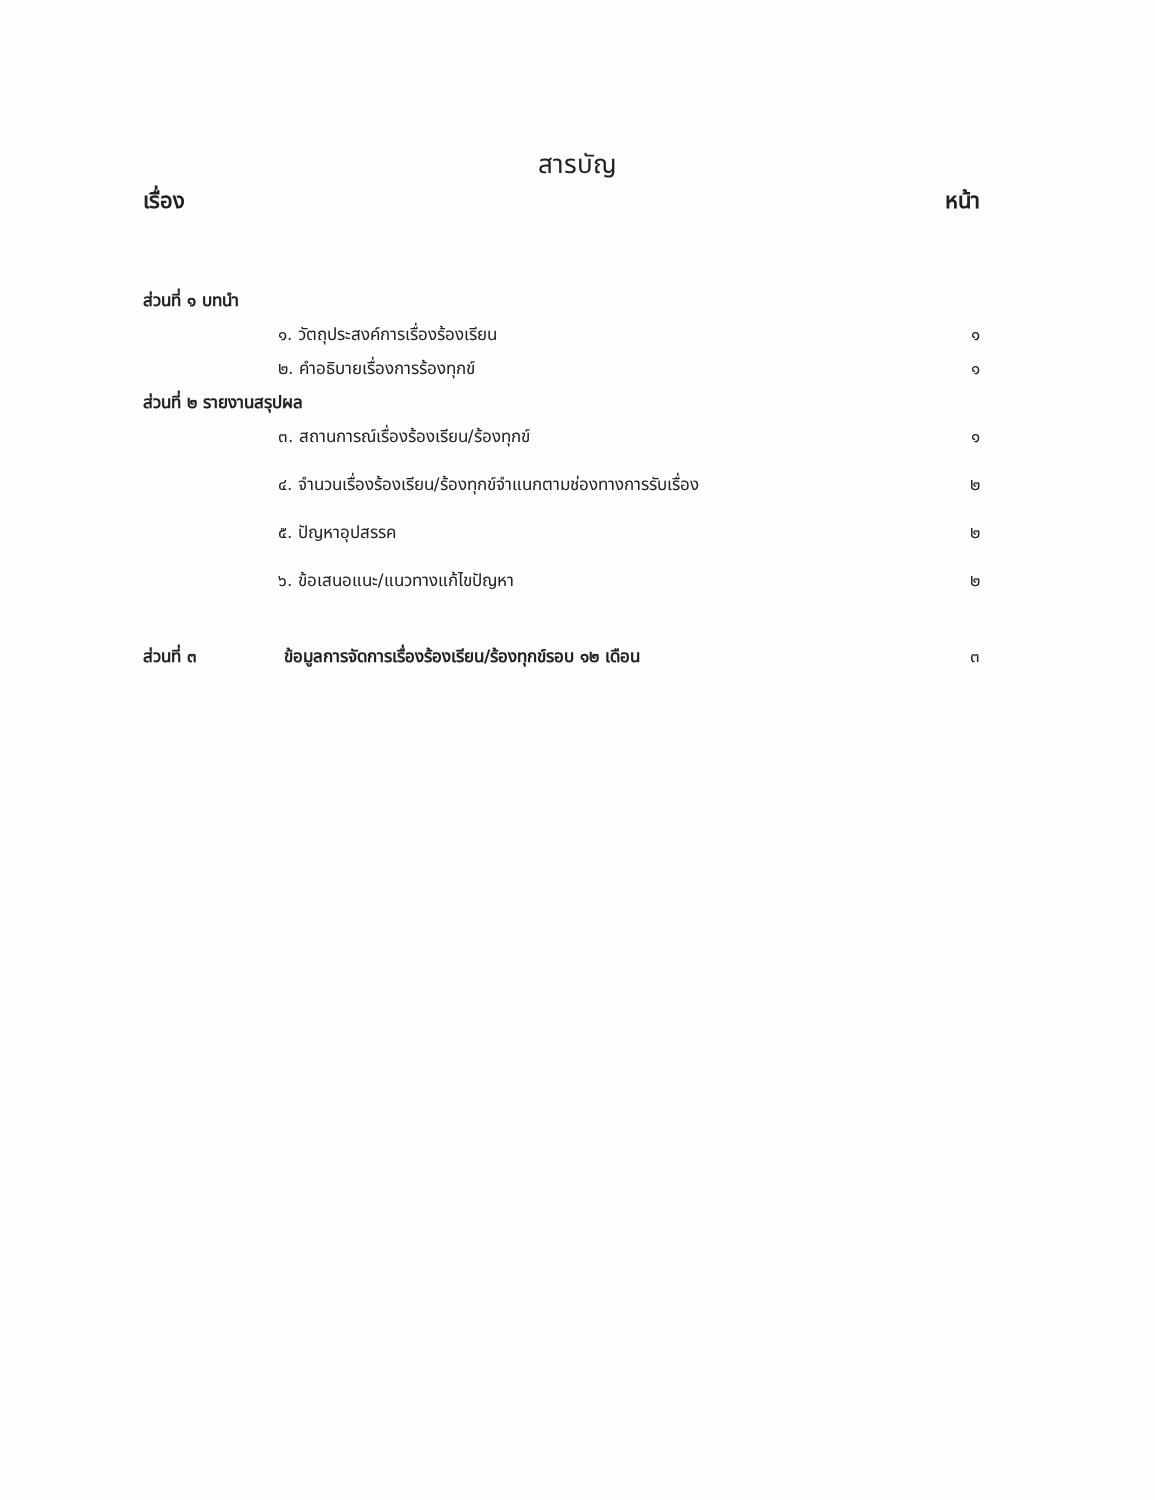สารบัญ
เรื่อง หน้า
ส่วนที่ ๑ บทนำ
๑. วัตถุประสงค์การเรื่องร้องเรียน ๑
๒. คำอธิบายเรื่องการร้องทุกข์ ๑
ส่วนที่ ๒ รายงานสรุปผล
๓. สถานการณ์เรื่องร้องเรียน/ร้องทุกข์ ๑
๔. จำนวนเรื่องร้องเรียน/ร้องทุกข์จำแนกตามช่องทางการรับเรื่อง ๒
๕. ปัญหาอุปสรรค ๒
๖. ข้อเสนอแนะ/แนวทางแก้ไขปัญหา ๒
ส่วนที่ ๓ ข้อมูลการจัดการเรื่องร้องเรียน/ร้องทุกข์รอบ ๑๒ เดือน
๓